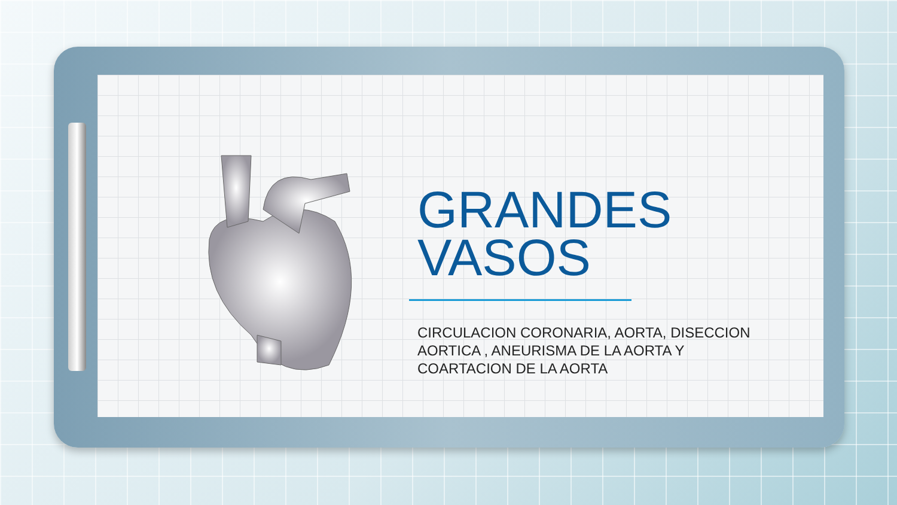GRANDES
VASOS
CIRCULACION CORONARIA, AORTA, DISECCION AORTICA , ANEURISMA DE LA AORTA Y COARTACION DE LA AORTA